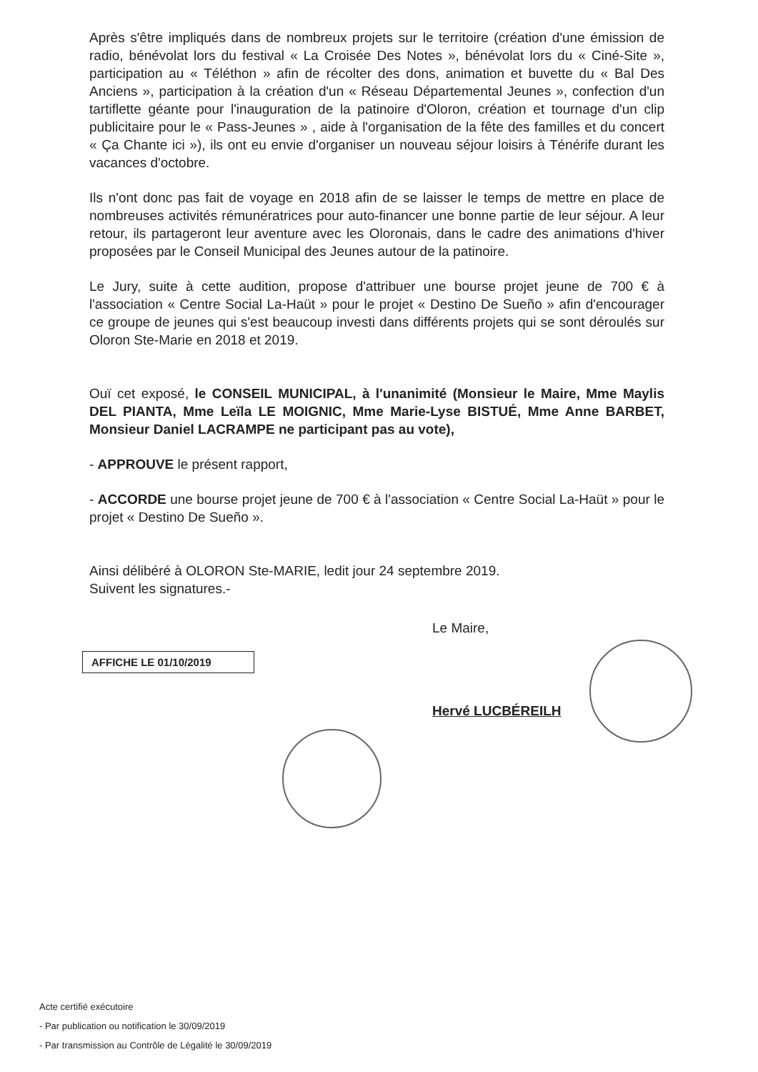Après s'être impliqués dans de nombreux projets sur le territoire (création d'une émission de radio, bénévolat lors du festival « La Croisée Des Notes », bénévolat lors du « Ciné-Site », participation au « Téléthon » afin de récolter des dons, animation et buvette du « Bal Des Anciens », participation à la création d'un « Réseau Départemental Jeunes », confection d'un tartiflette géante pour l'inauguration de la patinoire d'Oloron, création et tournage d'un clip publicitaire pour le « Pass-Jeunes » , aide à l'organisation de la fête des familles et du concert « Ça Chante ici »), ils ont eu envie d'organiser un nouveau séjour loisirs à Ténérife durant les vacances d'octobre.
Ils n'ont donc pas fait de voyage en 2018 afin de se laisser le temps de mettre en place de nombreuses activités rémunératrices pour auto-financer une bonne partie de leur séjour. A leur retour, ils partageront leur aventure avec les Oloronais, dans le cadre des animations d'hiver proposées par le Conseil Municipal des Jeunes autour de la patinoire.
Le Jury, suite à cette audition, propose d'attribuer une bourse projet jeune de 700 € à l'association « Centre Social La-Haüt » pour le projet « Destino De Sueño » afin d'encourager ce groupe de jeunes qui s'est beaucoup investi dans différents projets qui se sont déroulés sur Oloron Ste-Marie en 2018 et 2019.
Ouï cet exposé, le CONSEIL MUNICIPAL, à l'unanimité (Monsieur le Maire, Mme Maylis DEL PIANTA, Mme Leïla LE MOIGNIC, Mme Marie-Lyse BISTUÉ, Mme Anne BARBET, Monsieur Daniel LACRAMPE ne participant pas au vote),
- APPROUVE le présent rapport,
- ACCORDE une bourse projet jeune de 700 € à l'association « Centre Social La-Haüt » pour le projet « Destino De Sueño ».
Ainsi délibéré à OLORON Ste-MARIE, ledit jour 24 septembre 2019.
Suivent les signatures.-
Le Maire,
AFFICHE LE 01/10/2019
Hervé LUCBÉREILH
Acte certifié exécutoire
- Par publication ou notification le 30/09/2019
- Par transmission au Contrôle de Légalité le 30/09/2019